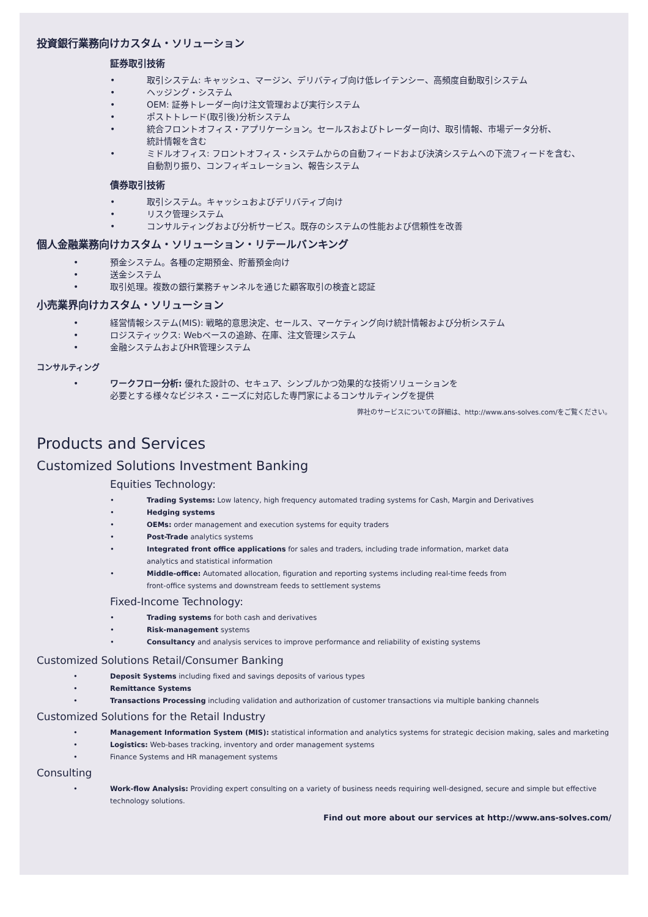投資銀行業務向けカスタム・ソリューション
証券取引技術
• 取引システム: キャッシュ、マージン、デリバティブ向け低レイテンシー、高頻度自動取引システム
• ヘッジング・システム
• OEM: 証券トレーダー向け注文管理および実行システム
• ポストトレード(取引後)分析システム
• 統合フロントオフィス・アプリケーション。セールスおよびトレーダー向け、取引情報、市場データ分析、
統計情報を含む
• ミドルオフィス: フロントオフィス・システムからの自動フィードおよび決済システムへの下流フィードを含む、
自動割り振り、コンフィギュレーション、報告システム
債券取引技術
• 取引システム。キャッシュおよびデリバティブ向け
• リスク管理システム
• コンサルティングおよび分析サービス。既存のシステムの性能および信頼性を改善
個人金融業務向けカスタム・ソリューション・リテールバンキング
• 預金システム。各種の定期預金、貯蓄預金向け
• 送金システム
• 取引処理。複数の銀行業務チャンネルを通じた顧客取引の検査と認証
小売業界向けカスタム・ソリューション
• 経営情報システム(MIS): 戦略的意思決定、セールス、マーケティング向け統計情報および分析システム
• ロジスティックス: Webベースの追跡、在庫、注文管理システム
• 金融システムおよびHR管理システム
コンサルティング
• ワークフロー分析: 優れた設計の、セキュア、シンプルかつ効果的な技術ソリューションを
必要とする様々なビジネス・ニーズに対応した専門家によるコンサルティングを提供
弊社のサービスについての詳細は、http://www.ans-solves.com/をご覧ください。
Products and Services
Customized Solutions Investment Banking
Equities Technology:
• Trading Systems: Low latency, high frequency automated trading systems for Cash, Margin and Derivatives
• Hedging systems
• OEMs: order management and execution systems for equity traders
• Post-Trade analytics systems
• Integrated front office applications for sales and traders, including trade information, market data
analytics and statistical information
• Middle-office: Automated allocation, figuration and reporting systems including real-time feeds from
front-office systems and downstream feeds to settlement systems
Fixed-Income Technology:
• Trading systems for both cash and derivatives
• Risk-management systems
• Consultancy and analysis services to improve performance and reliability of existing systems
Customized Solutions Retail/Consumer Banking
• Deposit Systems including fixed and savings deposits of various types
• Remittance Systems
• Transactions Processing including validation and authorization of customer transactions via multiple banking channels
Customized Solutions for the Retail Industry
• Management Information System (MIS): statistical information and analytics systems for strategic decision making, sales and marketing
• Logistics: Web-bases tracking, inventory and order management systems
• Finance Systems and HR management systems
Consulting
• Work-flow Analysis: Providing expert consulting on a variety of business needs requiring well-designed, secure and simple but effective
technology solutions.
Find out more about our services at http://www.ans-solves.com/